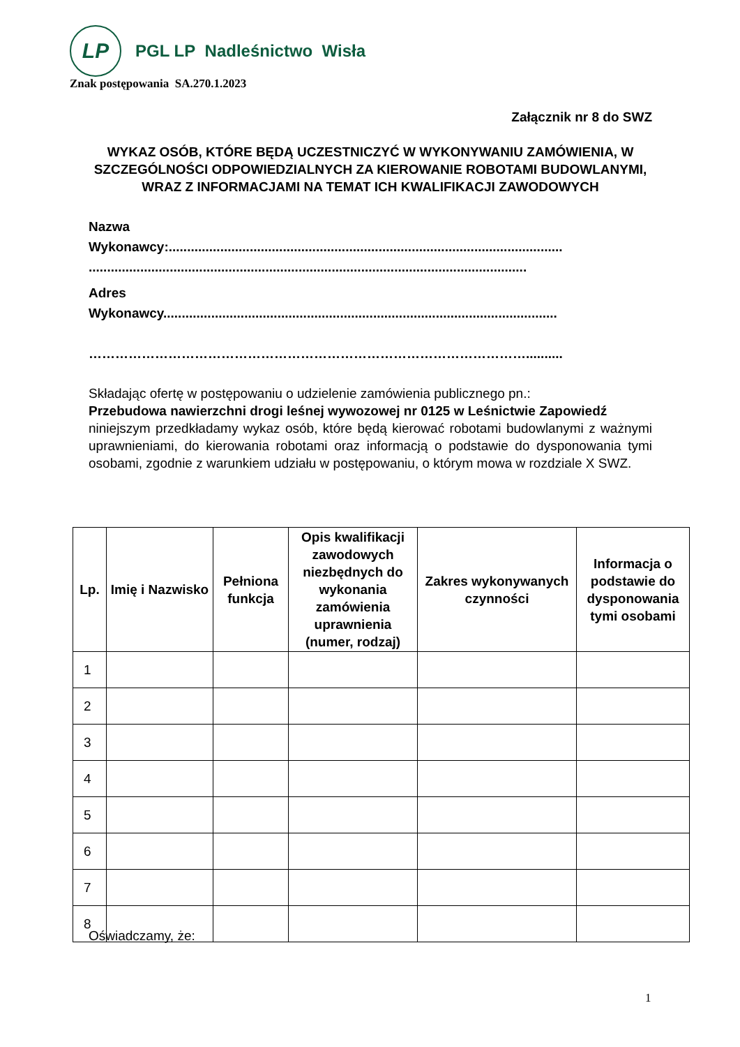LP
PGL LP Nadleśnictwo Wisła
Znak postępowania SA.270.1.2023
Załącznik nr 8 do SWZ
WYKAZ OSÓB, KTÓRE BĘDĄ UCZESTNICZYĆ W WYKONYWANIU ZAMÓWIENIA, W SZCZEGÓLNOŚCI ODPOWIEDZIALNYCH ZA KIEROWANIE ROBOTAMI BUDOWLANYMI, WRAZ Z INFORMACJAMI NA TEMAT ICH KWALIFIKACJI ZAWODOWYCH
Nazwa
Wykonawcy:...........................................................................................................
.......................................................................................................................
Adres
Wykonawcy...........................................................................................................
………………………………………………………………………………………..........
Składając ofertę w postępowaniu o udzielenie zamówienia publicznego pn.:
Przebudowa nawierzchni drogi leśnej wywozowej nr 0125 w Leśnictwie Zapowiedź
niniejszym przedkładamy wykaz osób, które będą kierować robotami budowlanymi z ważnymi uprawnieniami, do kierowania robotami oraz informacją o podstawie do dysponowania tymi osobami, zgodnie z warunkiem udziału w postępowaniu, o którym mowa w rozdziale X SWZ.
| Lp. | Imię i Nazwisko | Pełniona funkcja | Opis kwalifikacji zawodowych niezbędnych do wykonania zamówienia uprawnienia (numer, rodzaj) | Zakres wykonywanych czynności | Informacja o podstawie do dysponowania tymi osobami |
| --- | --- | --- | --- | --- | --- |
| 1 | | | | | |
| 2 | | | | | |
| 3 | | | | | |
| 4 | | | | | |
| 5 | | | | | |
| 6 | | | | | |
| 7 | | | | | |
| 8 | | | | | |
Oświadczamy, że:
1